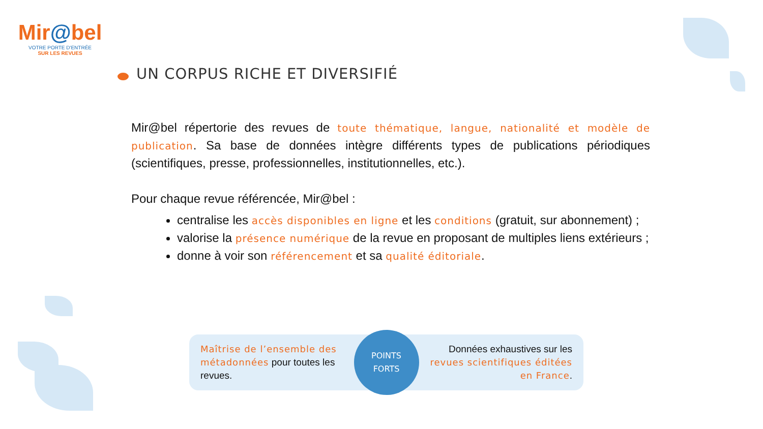Mir@bel
VOTRE PORTE D'ENTRÉE
SUR LES REVUES
UN CORPUS RICHE ET DIVERSIFIÉ
Mir@bel répertorie des revues de toute thématique, langue, nationalité et modèle de publication. Sa base de données intègre différents types de publications périodiques (scientifiques, presse, professionnelles, institutionnelles, etc.).
Pour chaque revue référencée, Mir@bel :
centralise les accès disponibles en ligne et les conditions (gratuit, sur abonnement) ;
valorise la présence numérique de la revue en proposant de multiples liens extérieurs ;
donne à voir son référencement et sa qualité éditoriale.
Maîtrise de l’ensemble des métadonnées pour toutes les revues.
POINTS
FORTS
Données exhaustives sur les revues scientifiques éditées en France.